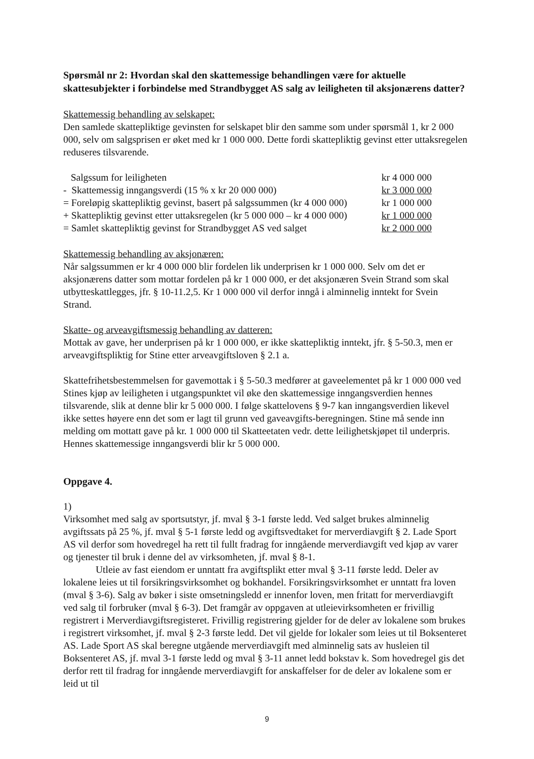Spørsmål nr 2: Hvordan skal den skattemessige behandlingen være for aktuelle skattesubjekter i forbindelse med Strandbygget AS salg av leiligheten til aksjonærens datter?
Skattemessig behandling av selskapet:
Den samlede skattepliktige gevinsten for selskapet blir den samme som under spørsmål 1, kr 2 000 000, selv om salgsprisen er øket med kr 1 000 000. Dette fordi skattepliktig gevinst etter uttaksregelen reduseres tilsvarende.
| Salgssum for leiligheten | kr 4 000 000 |
| - Skattemessig inngangsverdi (15 % x kr 20 000 000) | kr 3 000 000 |
| = Foreløpig skattepliktig gevinst, basert på salgssummen (kr 4 000 000) | kr 1 000 000 |
| + Skattepliktig gevinst etter uttaksregelen (kr 5 000 000 – kr 4 000 000) | kr 1 000 000 |
| = Samlet skattepliktig gevinst for Strandbygget AS ved salget | kr 2 000 000 |
Skattemessig behandling av aksjonæren:
Når salgssummen er kr 4 000 000 blir fordelen lik underprisen kr 1 000 000. Selv om det er aksjonærens datter som mottar fordelen på kr 1 000 000, er det aksjonæren Svein Strand som skal utbytteskattlegges, jfr. § 10-11.2,5. Kr 1 000 000 vil derfor inngå i alminnelig inntekt for Svein Strand.
Skatte- og arveavgiftsmessig behandling av datteren:
Mottak av gave, her underprisen på kr 1 000 000, er ikke skattepliktig inntekt, jfr. § 5-50.3, men er arveavgiftspliktig for Stine etter arveavgiftsloven § 2.1 a.
Skattefrihetsbestemmelsen for gavemottak i § 5-50.3 medfører at gaveelementet på kr 1 000 000 ved Stines kjøp av leiligheten i utgangspunktet vil øke den skattemessige inngangsverdien hennes tilsvarende, slik at denne blir kr 5 000 000. I følge skattelovens § 9-7 kan inngangsverdien likevel ikke settes høyere enn det som er lagt til grunn ved gaveavgifts-beregningen. Stine må sende inn melding om mottatt gave på kr. 1 000 000 til Skatteetaten vedr. dette leilighetskjøpet til underpris. Hennes skattemessige inngangsverdi blir kr 5 000 000.
Oppgave 4.
1)
Virksomhet med salg av sportsutstyr, jf. mval § 3-1 første ledd. Ved salget brukes alminnelig avgiftssats på 25 %, jf. mval § 5-1 første ledd og avgiftsvedtaket for merverdiavgift § 2. Lade Sport AS vil derfor som hovedregel ha rett til fullt fradrag for inngående merverdiavgift ved kjøp av varer og tjenester til bruk i denne del av virksomheten, jf. mval § 8-1.
Utleie av fast eiendom er unntatt fra avgiftsplikt etter mval § 3-11 første ledd. Deler av lokalene leies ut til forsikringsvirksomhet og bokhandel. Forsikringsvirksomhet er unntatt fra loven (mval § 3-6). Salg av bøker i siste omsetningsledd er innenfor loven, men fritatt for merverdiavgift ved salg til forbruker (mval § 6-3). Det framgår av oppgaven at utleievirksomheten er frivillig registrert i Merverdiavgiftsregisteret. Frivillig registrering gjelder for de deler av lokalene som brukes i registrert virksomhet, jf. mval § 2-3 første ledd. Det vil gjelde for lokaler som leies ut til Boksenteret AS. Lade Sport AS skal beregne utgående merverdiavgift med alminnelig sats av husleien til Boksenteret AS, jf. mval 3-1 første ledd og mval § 3-11 annet ledd bokstav k. Som hovedregel gis det derfor rett til fradrag for inngående merverdiavgift for anskaffelser for de deler av lokalene som er leid ut til
9